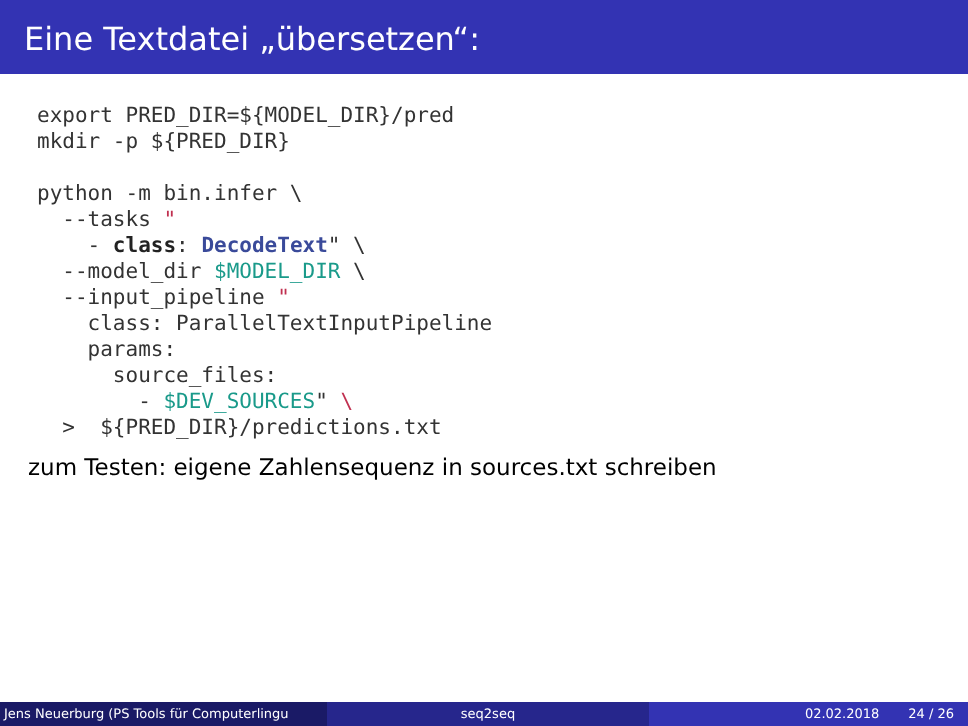Eine Textdatei „übersetzen“:
export PRED_DIR=${MODEL_DIR}/pred
mkdir -p ${PRED_DIR}

python -m bin.infer \
  --tasks "
    - class: DecodeText" \
  --model_dir $MODEL_DIR \
  --input_pipeline "
    class: ParallelTextInputPipeline
    params:
      source_files:
        - $DEV_SOURCES" \
  >  ${PRED_DIR}/predictions.txt
zum Testen: eigene Zahlensequenz in sources.txt schreiben
Jens Neuerburg (PS Tools für Computerlingu
seq2seq 02.02.2018 24 / 26